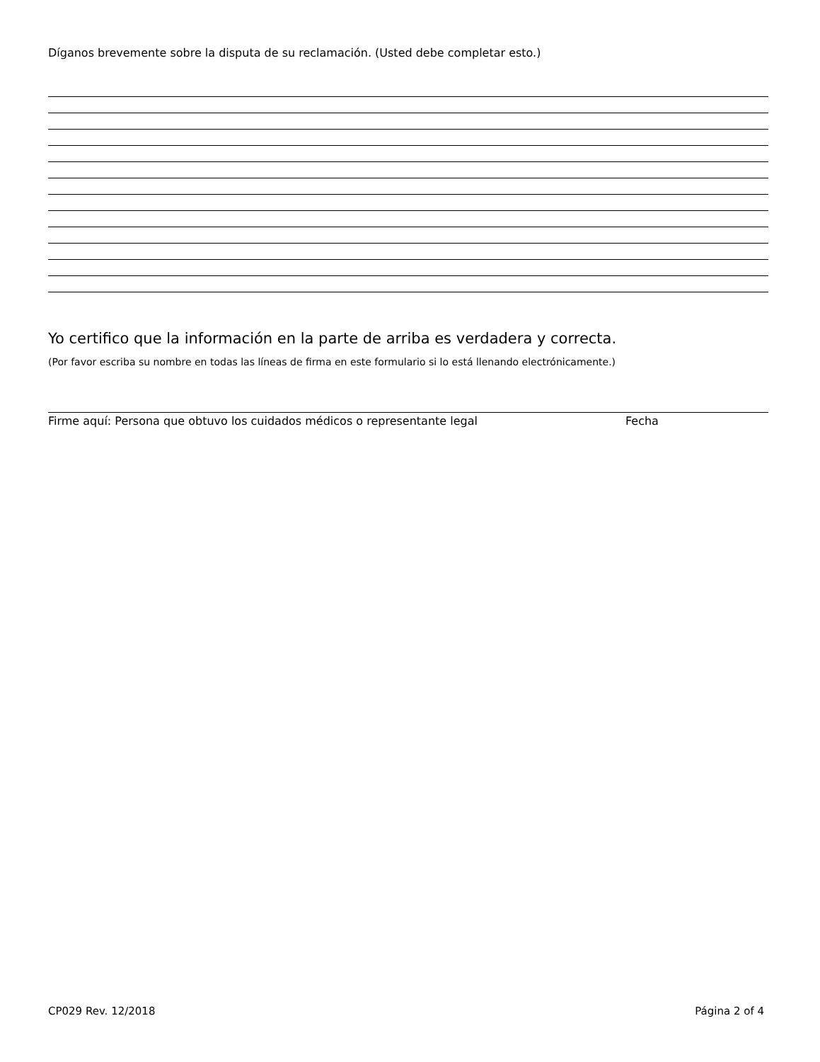Díganos brevemente sobre la disputa de su reclamación. (Usted debe completar esto.)
Yo certifico que la información en la parte de arriba es verdadera y correcta.
(Por favor escriba su nombre en todas las líneas de firma en este formulario si lo está llenando electrónicamente.)
Firme aquí: Persona que obtuvo los cuidados médicos o representante legal Fecha
CP029 Rev. 12/2018 Página 2 of 4